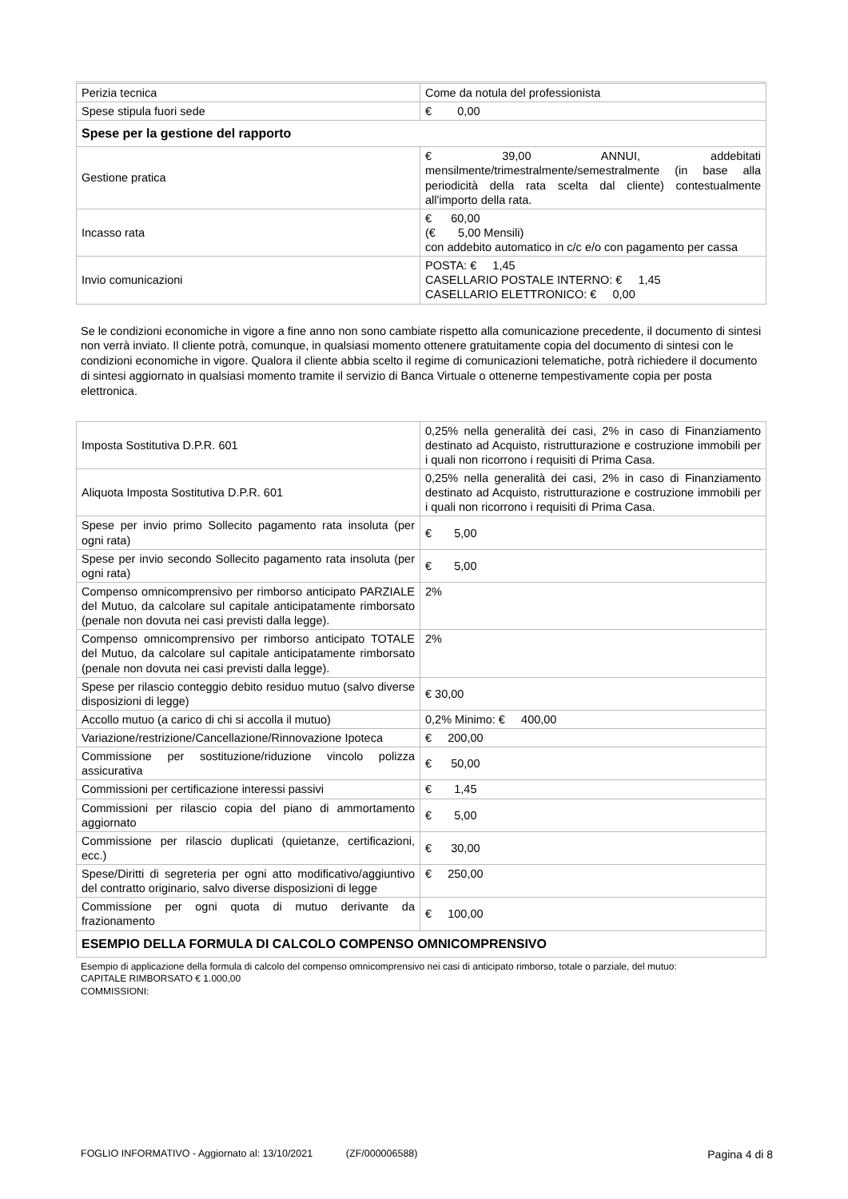| Perizia tecnica | Come da notula del professionista |
| Spese stipula fuori sede | € 0,00 |
| Spese per la gestione del rapporto | |
| Gestione pratica | € 39,00 ANNUI, addebitati mensilmente/trimestralmente/semestralmente (in base alla periodicità della rata scelta dal cliente) contestualmente all'importo della rata. |
| Incasso rata | € 60,00 (€ 5,00 Mensili) con addebito automatico in c/c e/o con pagamento per cassa |
| Invio comunicazioni | POSTA: € 1,45 CASELLARIO POSTALE INTERNO: € 1,45 CASELLARIO ELETTRONICO: € 0,00 |
Se le condizioni economiche in vigore a fine anno non sono cambiate rispetto alla comunicazione precedente, il documento di sintesi non verrà inviato. Il cliente potrà, comunque, in qualsiasi momento ottenere gratuitamente copia del documento di sintesi con le condizioni economiche in vigore. Qualora il cliente abbia scelto il regime di comunicazioni telematiche, potrà richiedere il documento di sintesi aggiornato in qualsiasi momento tramite il servizio di Banca Virtuale o ottenerne tempestivamente copia per posta elettronica.
| Imposta Sostitutiva D.P.R. 601 | 0,25% nella generalità dei casi, 2% in caso di Finanziamento destinato ad Acquisto, ristrutturazione e costruzione immobili per i quali non ricorrono i requisiti di Prima Casa. |
| Aliquota Imposta Sostitutiva D.P.R. 601 | 0,25% nella generalità dei casi, 2% in caso di Finanziamento destinato ad Acquisto, ristrutturazione e costruzione immobili per i quali non ricorrono i requisiti di Prima Casa. |
| Spese per invio primo Sollecito pagamento rata insoluta (per ogni rata) | € 5,00 |
| Spese per invio secondo Sollecito pagamento rata insoluta (per ogni rata) | € 5,00 |
| Compenso omnicomprensivo per rimborso anticipato PARZIALE del Mutuo, da calcolare sul capitale anticipatamente rimborsato (penale non dovuta nei casi previsti dalla legge). | 2% |
| Compenso omnicomprensivo per rimborso anticipato TOTALE del Mutuo, da calcolare sul capitale anticipatamente rimborsato (penale non dovuta nei casi previsti dalla legge). | 2% |
| Spese per rilascio conteggio debito residuo mutuo (salvo diverse disposizioni di legge) | € 30,00 |
| Accollo mutuo (a carico di chi si accolla il mutuo) | 0,2% Minimo: € 400,00 |
| Variazione/restrizione/Cancellazione/Rinnovazione Ipoteca | € 200,00 |
| Commissione per sostituzione/riduzione vincolo polizza assicurativa | € 50,00 |
| Commissioni per certificazione interessi passivi | € 1,45 |
| Commissioni per rilascio copia del piano di ammortamento aggiornato | € 5,00 |
| Commissione per rilascio duplicati (quietanze, certificazioni, ecc.) | € 30,00 |
| Spese/Diritti di segreteria per ogni atto modificativo/aggiuntivo del contratto originario, salvo diverse disposizioni di legge | € 250,00 |
| Commissione per ogni quota di mutuo derivante da frazionamento | € 100,00 |
| ESEMPIO DELLA FORMULA DI CALCOLO COMPENSO OMNICOMPRENSIVO | |
Esempio di applicazione della formula di calcolo del compenso omnicomprensivo nei casi di anticipato rimborso, totale o parziale, del mutuo:
CAPITALE RIMBORSATO € 1.000,00
COMMISSIONI:
FOGLIO INFORMATIVO - Aggiornato al: 13/10/2021 (ZF/000006588) Pagina 4 di 8